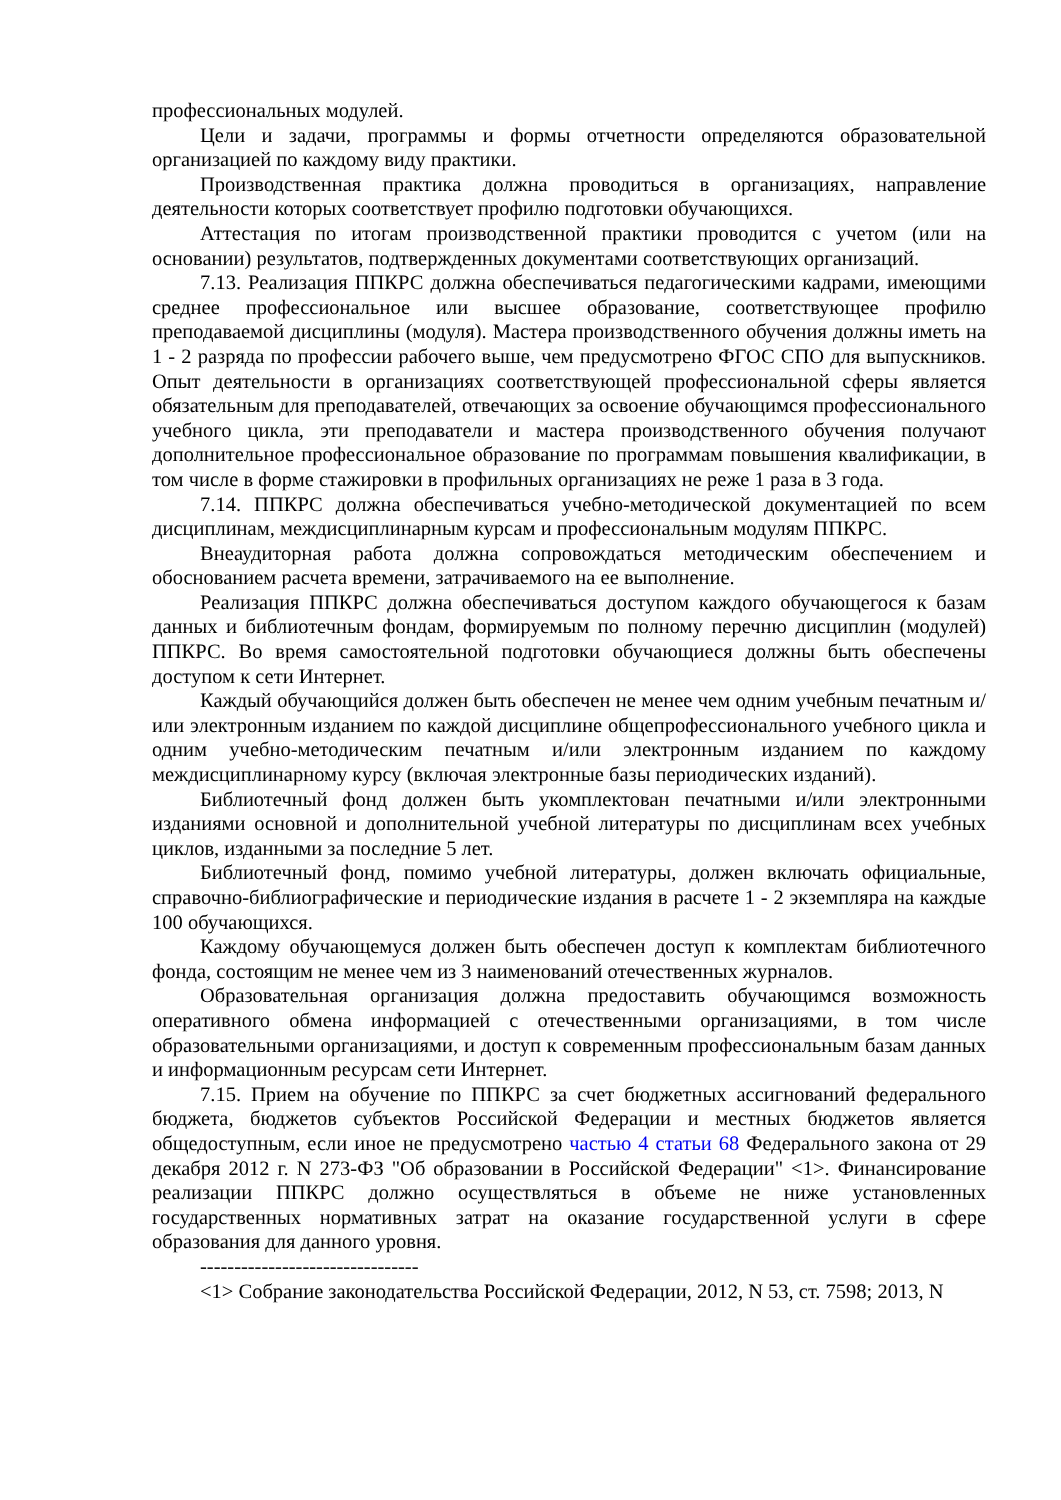профессиональных модулей.
Цели и задачи, программы и формы отчетности определяются образовательной организацией по каждому виду практики.
Производственная практика должна проводиться в организациях, направление деятельности которых соответствует профилю подготовки обучающихся.
Аттестация по итогам производственной практики проводится с учетом (или на основании) результатов, подтвержденных документами соответствующих организаций.
7.13. Реализация ППКРС должна обеспечиваться педагогическими кадрами, имеющими среднее профессиональное или высшее образование, соответствующее профилю преподаваемой дисциплины (модуля). Мастера производственного обучения должны иметь на 1 - 2 разряда по профессии рабочего выше, чем предусмотрено ФГОС СПО для выпускников. Опыт деятельности в организациях соответствующей профессиональной сферы является обязательным для преподавателей, отвечающих за освоение обучающимся профессионального учебного цикла, эти преподаватели и мастера производственного обучения получают дополнительное профессиональное образование по программам повышения квалификации, в том числе в форме стажировки в профильных организациях не реже 1 раза в 3 года.
7.14. ППКРС должна обеспечиваться учебно-методической документацией по всем дисциплинам, междисциплинарным курсам и профессиональным модулям ППКРС.
Внеаудиторная работа должна сопровождаться методическим обеспечением и обоснованием расчета времени, затрачиваемого на ее выполнение.
Реализация ППКРС должна обеспечиваться доступом каждого обучающегося к базам данных и библиотечным фондам, формируемым по полному перечню дисциплин (модулей) ППКРС. Во время самостоятельной подготовки обучающиеся должны быть обеспечены доступом к сети Интернет.
Каждый обучающийся должен быть обеспечен не менее чем одним учебным печатным и/или электронным изданием по каждой дисциплине общепрофессионального учебного цикла и одним учебно-методическим печатным и/или электронным изданием по каждому междисциплинарному курсу (включая электронные базы периодических изданий).
Библиотечный фонд должен быть укомплектован печатными и/или электронными изданиями основной и дополнительной учебной литературы по дисциплинам всех учебных циклов, изданными за последние 5 лет.
Библиотечный фонд, помимо учебной литературы, должен включать официальные, справочно-библиографические и периодические издания в расчете 1 - 2 экземпляра на каждые 100 обучающихся.
Каждому обучающемуся должен быть обеспечен доступ к комплектам библиотечного фонда, состоящим не менее чем из 3 наименований отечественных журналов.
Образовательная организация должна предоставить обучающимся возможность оперативного обмена информацией с отечественными организациями, в том числе образовательными организациями, и доступ к современным профессиональным базам данных и информационным ресурсам сети Интернет.
7.15. Прием на обучение по ППКРС за счет бюджетных ассигнований федерального бюджета, бюджетов субъектов Российской Федерации и местных бюджетов является общедоступным, если иное не предусмотрено частью 4 статьи 68 Федерального закона от 29 декабря 2012 г. N 273-ФЗ "Об образовании в Российской Федерации" <1>. Финансирование реализации ППКРС должно осуществляться в объеме не ниже установленных государственных нормативных затрат на оказание государственной услуги в сфере образования для данного уровня.
--------------------------------
<1> Собрание законодательства Российской Федерации, 2012, N 53, ст. 7598; 2013, N